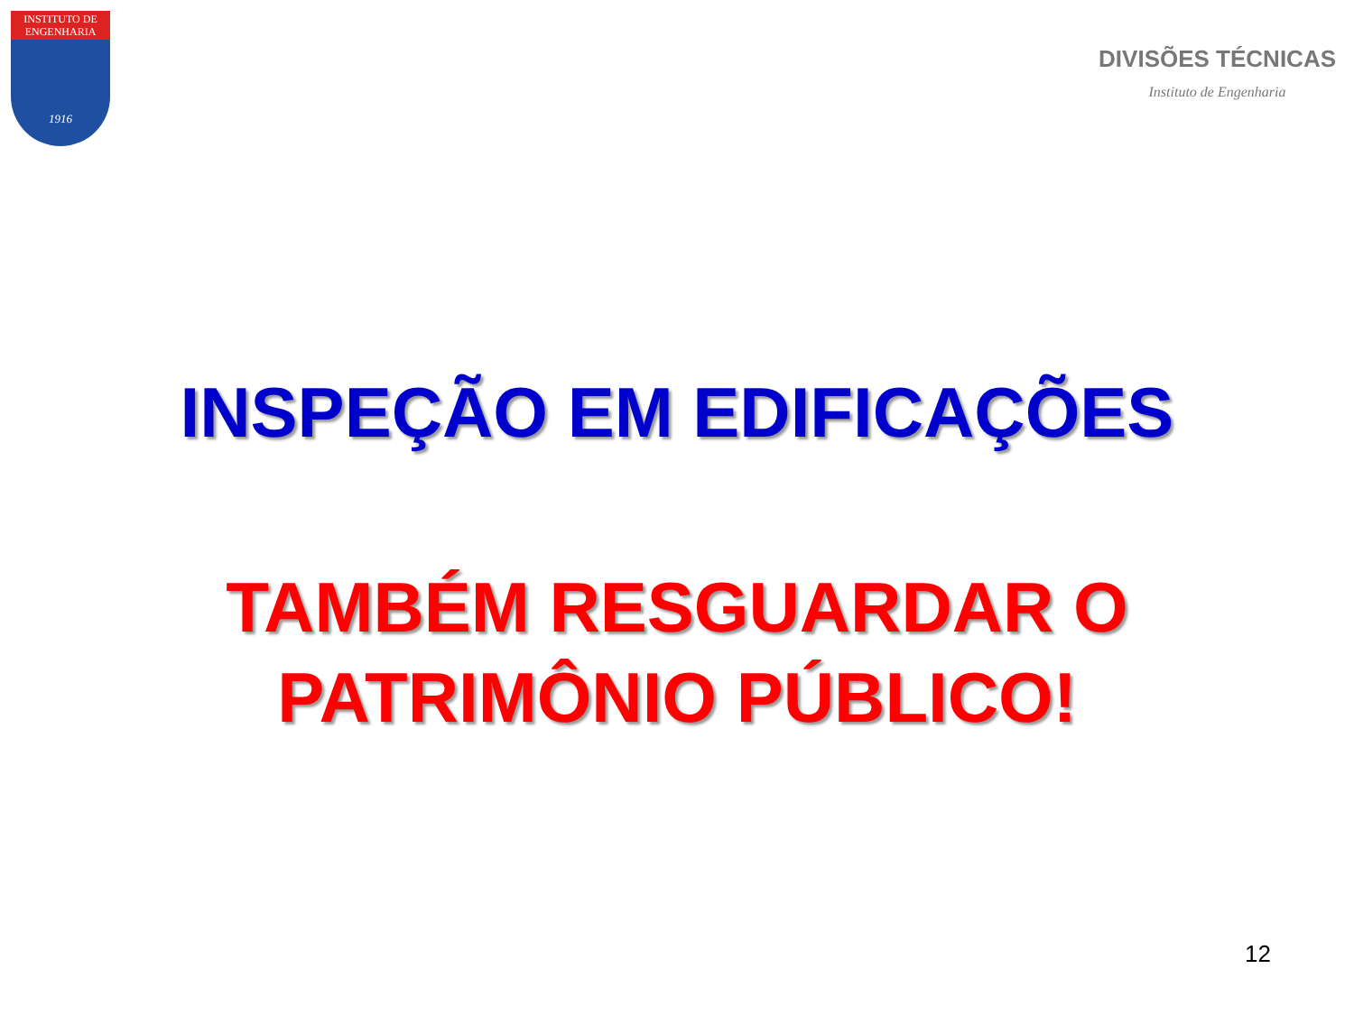INSTITUTO DE
ENGENHARIA
1916
DIVISÕES TÉCNICAS
Instituto de Engenharia
INSPEÇÃO EM EDIFICAÇÕES
TAMBÉM RESGUARDAR O
PATRIMÔNIO PÚBLICO!
12